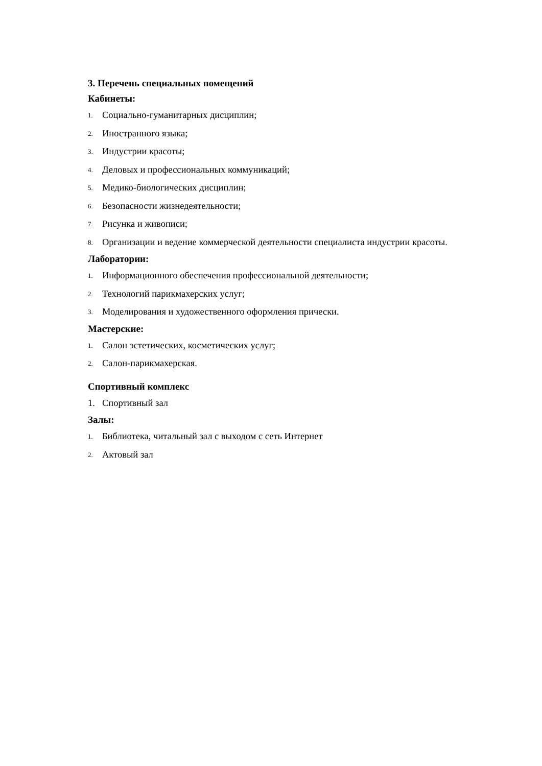3. Перечень специальных помещений
Кабинеты:
1. Социально-гуманитарных дисциплин;
2. Иностранного языка;
3. Индустрии красоты;
4. Деловых и профессиональных коммуникаций;
5. Медико-биологических дисциплин;
6. Безопасности жизнедеятельности;
7. Рисунка и живописи;
8. Организации и ведение коммерческой деятельности специалиста индустрии красоты.
Лаборатории:
1. Информационного обеспечения профессиональной деятельности;
2. Технологий парикмахерских услуг;
3. Моделирования и художественного оформления прически.
Мастерские:
1. Салон эстетических, косметических услуг;
2. Салон-парикмахерская.
Спортивный комплекс
1. Спортивный зал
Залы:
1. Библиотека, читальный зал с выходом с сеть Интернет
2. Актовый зал